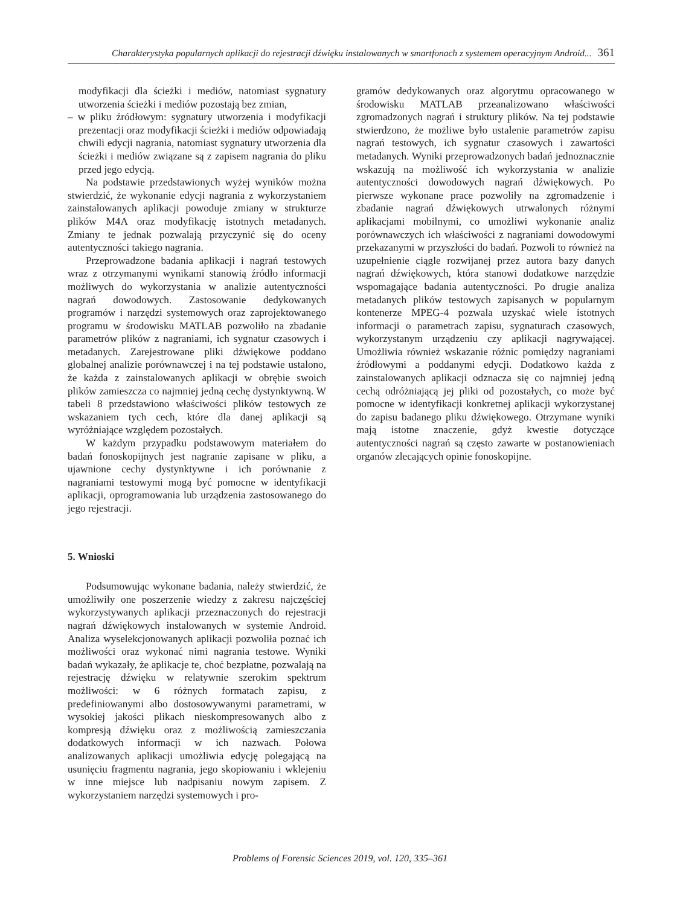Charakterystyka popularnych aplikacji do rejestracji dźwięku instalowanych w smartfonach z systemem operacyjnym Android... 361
modyfikacji dla ścieżki i mediów, natomiast sygnatury utworzenia ścieżki i mediów pozostają bez zmian,
– w pliku źródłowym: sygnatury utworzenia i modyfikacji prezentacji oraz modyfikacji ścieżki i mediów odpowiadają chwili edycji nagrania, natomiast sygnatury utworzenia dla ścieżki i mediów związane są z zapisem nagrania do pliku przed jego edycją.
Na podstawie przedstawionych wyżej wyników można stwierdzić, że wykonanie edycji nagrania z wykorzystaniem zainstalowanych aplikacji powoduje zmiany w strukturze plików M4A oraz modyfikację istotnych metadanych. Zmiany te jednak pozwalają przyczynić się do oceny autentyczności takiego nagrania.
Przeprowadzone badania aplikacji i nagrań testowych wraz z otrzymanymi wynikami stanowią źródło informacji możliwych do wykorzystania w analizie autentyczności nagrań dowodowych. Zastosowanie dedykowanych programów i narzędzi systemowych oraz zaprojektowanego programu w środowisku MATLAB pozwoliło na zbadanie parametrów plików z nagraniami, ich sygnatur czasowych i metadanych. Zarejestrowane pliki dźwiękowe poddano globalnej analizie porównawczej i na tej podstawie ustalono, że każda z zainstalowanych aplikacji w obrębie swoich plików zamieszcza co najmniej jedną cechę dystynktywną. W tabeli 8 przedstawiono właściwości plików testowych ze wskazaniem tych cech, które dla danej aplikacji są wyróżniające względem pozostałych.
W każdym przypadku podstawowym materiałem do badań fonoskopijnych jest nagranie zapisane w pliku, a ujawnione cechy dystynktywne i ich porównanie z nagraniami testowymi mogą być pomocne w identyfikacji aplikacji, oprogramowania lub urządzenia zastosowanego do jego rejestracji.
5. Wnioski
Podsumowując wykonane badania, należy stwierdzić, że umożliwiły one poszerzenie wiedzy z zakresu najczęściej wykorzystywanych aplikacji przeznaczonych do rejestracji nagrań dźwiękowych instalowanych w systemie Android. Analiza wyselekcjonowanych aplikacji pozwoliła poznać ich możliwości oraz wykonać nimi nagrania testowe. Wyniki badań wykazały, że aplikacje te, choć bezpłatne, pozwalają na rejestrację dźwięku w relatywnie szerokim spektrum możliwości: w 6 różnych formatach zapisu, z predefiniowanymi albo dostosowywanymi parametrami, w wysokiej jakości plikach nieskompresowanych albo z kompresją dźwięku oraz z możliwością zamieszczania dodatkowych informacji w ich nazwach. Połowa analizowanych aplikacji umożliwia edycję polegającą na usunięciu fragmentu nagrania, jego skopiowaniu i wklejeniu w inne miejsce lub nadpisaniu nowym zapisem. Z wykorzystaniem narzędzi systemowych i pro-
gramów dedykowanych oraz algorytmu opracowanego w środowisku MATLAB przeanalizowano właściwości zgromadzonych nagrań i struktury plików. Na tej podstawie stwierdzono, że możliwe było ustalenie parametrów zapisu nagrań testowych, ich sygnatur czasowych i zawartości metadanych. Wyniki przeprowadzonych badań jednoznacznie wskazują na możliwość ich wykorzystania w analizie autentyczności dowodowych nagrań dźwiękowych. Po pierwsze wykonane prace pozwoliły na zgromadzenie i zbadanie nagrań dźwiękowych utrwalonych różnymi aplikacjami mobilnymi, co umożliwi wykonanie analiz porównawczych ich właściwości z nagraniami dowodowymi przekazanymi w przyszłości do badań. Pozwoli to również na uzupełnienie ciągle rozwijanej przez autora bazy danych nagrań dźwiękowych, która stanowi dodatkowe narzędzie wspomagające badania autentyczności. Po drugie analiza metadanych plików testowych zapisanych w popularnym kontenerze MPEG-4 pozwala uzyskać wiele istotnych informacji o parametrach zapisu, sygnaturach czasowych, wykorzystanym urządzeniu czy aplikacji nagrywającej. Umożliwia również wskazanie różnic pomiędzy nagraniami źródłowymi a poddanymi edycji. Dodatkowo każda z zainstalowanych aplikacji odznacza się co najmniej jedną cechą odróżniającą jej pliki od pozostałych, co może być pomocne w identyfikacji konkretnej aplikacji wykorzystanej do zapisu badanego pliku dźwiękowego. Otrzymane wyniki mają istotne znaczenie, gdyż kwestie dotyczące autentyczności nagrań są często zawarte w postanowieniach organów zlecających opinie fonoskopijne.
Problems of Forensic Sciences 2019, vol. 120, 335–361